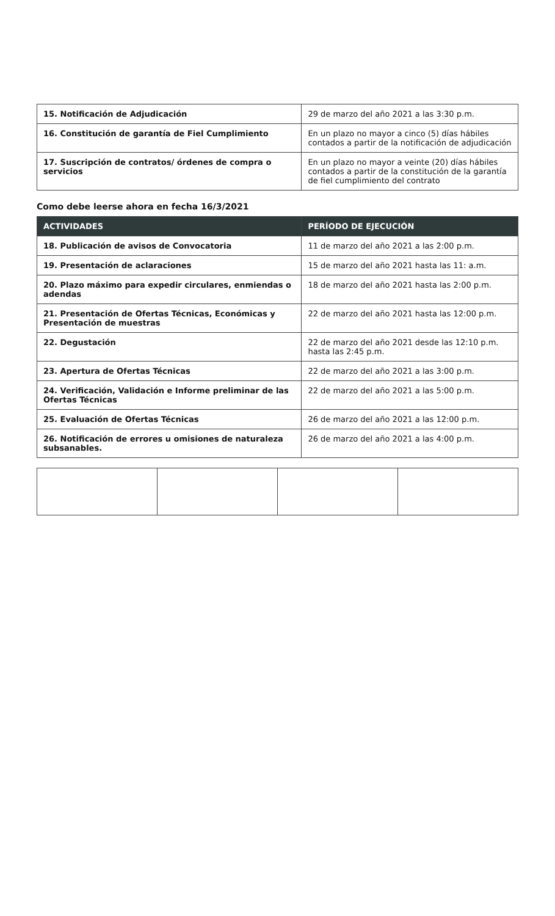| 15. Notificación de Adjudicación | 29 de marzo del año 2021 a las 3:30 p.m. |
| 16. Constitución de garantía de Fiel Cumplimiento | En un plazo no mayor a cinco (5) días hábiles contados a partir de la notificación de adjudicación |
| 17. Suscripción de contratos/ órdenes de compra o servicios | En un plazo no mayor a veinte (20) días hábiles contados a partir de la constitución de la garantía de fiel cumplimiento del contrato |
Como debe leerse ahora en fecha 16/3/2021
| ACTIVIDADES | PERÍODO DE EJECUCIÓN |
| --- | --- |
| 18. Publicación de avisos de Convocatoria | 11 de marzo del año 2021 a las 2:00 p.m. |
| 19. Presentación de aclaraciones | 15 de marzo del año 2021 hasta las 11: a.m. |
| 20. Plazo máximo para expedir circulares, enmiendas o adendas | 18 de marzo del año 2021 hasta las 2:00 p.m. |
| 21. Presentación de Ofertas Técnicas, Económicas y Presentación de muestras | 22 de marzo del año 2021 hasta las 12:00 p.m. |
| 22. Degustación | 22 de marzo del año 2021 desde las 12:10 p.m. hasta las 2:45 p.m. |
| 23. Apertura de Ofertas Técnicas | 22 de marzo del año 2021 a las 3:00 p.m. |
| 24. Verificación, Validación e Informe preliminar de las Ofertas Técnicas | 22 de marzo del año 2021 a las 5:00 p.m. |
| 25. Evaluación de Ofertas Técnicas | 26 de marzo del año 2021 a las 12:00 p.m. |
| 26. Notificación de errores u omisiones de naturaleza subsanables. | 26 de marzo del año 2021 a las 4:00 p.m. |